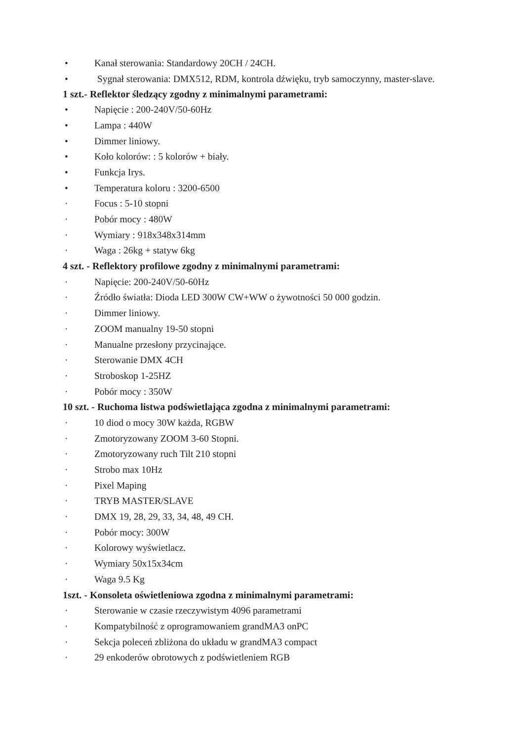• Kanał sterowania: Standardowy 20CH / 24CH.
• Sygnał sterowania: DMX512, RDM, kontrola dźwięku, tryb samoczynny, master-slave.
1 szt.- Reflektor śledzący zgodny z minimalnymi parametrami:
• Napięcie : 200-240V/50-60Hz
• Lampa : 440W
• Dimmer liniowy.
• Koło kolorów: : 5 kolorów + biały.
• Funkcja Irys.
• Temperatura koloru : 3200-6500
· Focus : 5-10 stopni
· Pobór mocy : 480W
· Wymiary : 918x348x314mm
· Waga : 26kg + statyw 6kg
4 szt. - Reflektory profilowe zgodny z minimalnymi parametrami:
· Napięcie: 200-240V/50-60Hz
· Źródło światła: Dioda LED 300W CW+WW o żywotności 50 000 godzin.
· Dimmer liniowy.
· ZOOM manualny 19-50 stopni
· Manualne przesłony przycinające.
· Sterowanie DMX 4CH
· Stroboskop 1-25HZ
· Pobór mocy : 350W
10 szt. - Ruchoma listwa podświetlająca zgodna z minimalnymi parametrami:
· 10 diod o mocy 30W każda, RGBW
· Zmotoryzowany ZOOM 3-60 Stopni.
· Zmotoryzowany ruch Tilt 210 stopni
· Strobo max 10Hz
· Pixel Maping
· TRYB MASTER/SLAVE
· DMX 19, 28, 29, 33, 34, 48, 49 CH.
· Pobór mocy: 300W
· Kolorowy wyświetlacz.
· Wymiary 50x15x34cm
· Waga 9.5 Kg
1szt. - Konsoleta oświetleniowa zgodna z minimalnymi parametrami:
· Sterowanie w czasie rzeczywistym 4096 parametrami
· Kompatybilność z oprogramowaniem grandMA3 onPC
· Sekcja poleceń zbliżona do układu w grandMA3 compact
· 29 enkoderów obrotowych z podświetleniem RGB